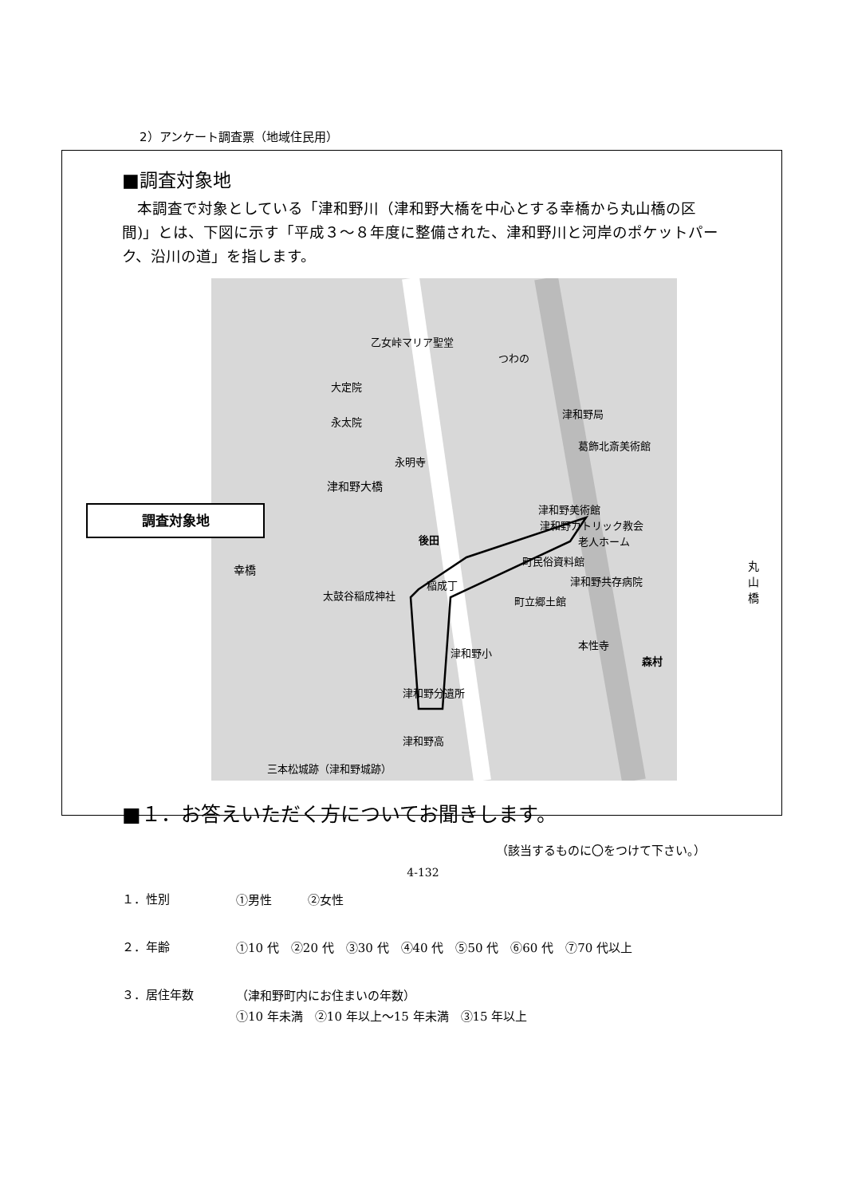2）アンケート調査票（地域住民用）
■調査対象地
　本調査で対象としている「津和野川（津和野大橋を中心とする幸橋から丸山橋の区間)」とは、下図に示す「平成３～８年度に整備された、津和野川と河岸のポケットパーク、沿川の道」を指します。
乙女峠マリア聖堂
つわの
大定院
永太院
永明寺
津和野局
葛飾北斎美術館
津和野美術館
津和野カトリック教会
老人ホーム
後田
太鼓谷稲成神社
稲成丁
町民俗資料館
津和野共存病院
町立郷土館
本性寺
森村
津和野小
津和野分遺所
津和野高
三本松城跡（津和野城跡）
津和野大橋
調査対象地
幸橋 丸山橋
■１．お答えいただく方についてお聞きします。
（該当するものに〇をつけて下さい。）
１．性別
①男性　　　②女性
２．年齢
①10 代　②20 代　③30 代　④40 代　⑤50 代　⑥60 代　⑦70 代以上
３．居住年数
（津和野町内にお住まいの年数）
①10 年未満　②10 年以上～15 年未満　③15 年以上
4-132